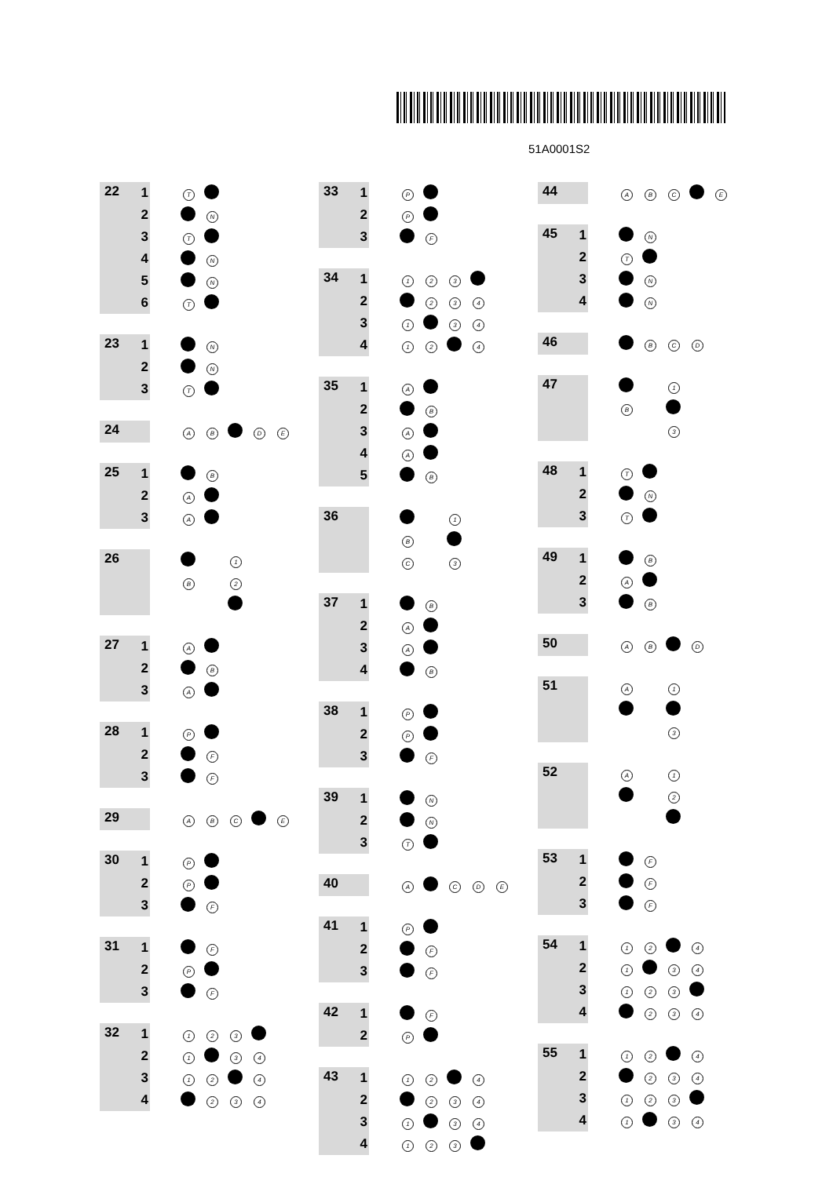51A0001S2
| 22 | 1 | T |
| | 2 | N |
| | 3 | T |
| | 4 | N |
| | 5 | N |
| | 6 | T |
| 23 | 1 | N |
| | 2 | N |
| | 3 | T |
| 24 | | A B D E |
| 25 | 1 | B |
| | 2 | A |
| | 3 | A |
| 26 | | 1 |
| | | B 2 |
| 27 | 1 | A |
| | 2 | B |
| | 3 | A |
| 28 | 1 | P |
| | 2 | F |
| | 3 | F |
| 29 | | A B C E |
| 30 | 1 | P |
| | 2 | P |
| | 3 | F |
| 31 | 1 | F |
| | 2 | P |
| | 3 | F |
| 32 | 1 | 1 2 3 |
| | 2 | 1 3 4 |
| | 3 | 1 2 4 |
| | 4 | 2 3 4 |
| 33 | 1 | P |
| | 2 | P |
| | 3 | F |
| 34 | 1 | 1 2 3 |
| | 2 | 2 3 4 |
| | 3 | 1 3 4 |
| | 4 | 1 2 4 |
| 35 | 1 | A |
| | 2 | B |
| | 3 | A |
| | 4 | A |
| | 5 | B |
| 36 | | 1 |
| | | B |
| | | C 3 |
| 37 | 1 | B |
| | 2 | A |
| | 3 | A |
| | 4 | B |
| 38 | 1 | P |
| | 2 | P |
| | 3 | F |
| 39 | 1 | N |
| | 2 | N |
| | 3 | T |
| 40 | | A C D E |
| 41 | 1 | P |
| | 2 | F |
| | 3 | F |
| 42 | 1 | F |
| | 2 | P |
| 43 | 1 | 1 2 4 |
| | 2 | 2 3 4 |
| | 3 | 1 3 4 |
| | 4 | 1 2 3 |
| 44 | | A B C E |
| 45 | 1 | N |
| | 2 | T |
| | 3 | N |
| | 4 | N |
| 46 | | B C D |
| 47 | | 1 |
| | | B |
| | | 3 |
| 48 | 1 | T |
| | 2 | N |
| | 3 | T |
| 49 | 1 | B |
| | 2 | A |
| | 3 | B |
| 50 | | A B D |
| 51 | | A 1 |
| | | 3 |
| 52 | | A 1 |
| | | 2 |
| 53 | 1 | F |
| | 2 | F |
| | 3 | F |
| 54 | 1 | 1 2 4 |
| | 2 | 1 3 4 |
| | 3 | 1 2 3 |
| | 4 | 2 3 4 |
| 55 | 1 | 1 2 4 |
| | 2 | 2 3 4 |
| | 3 | 1 2 3 |
| | 4 | 1 3 4 |